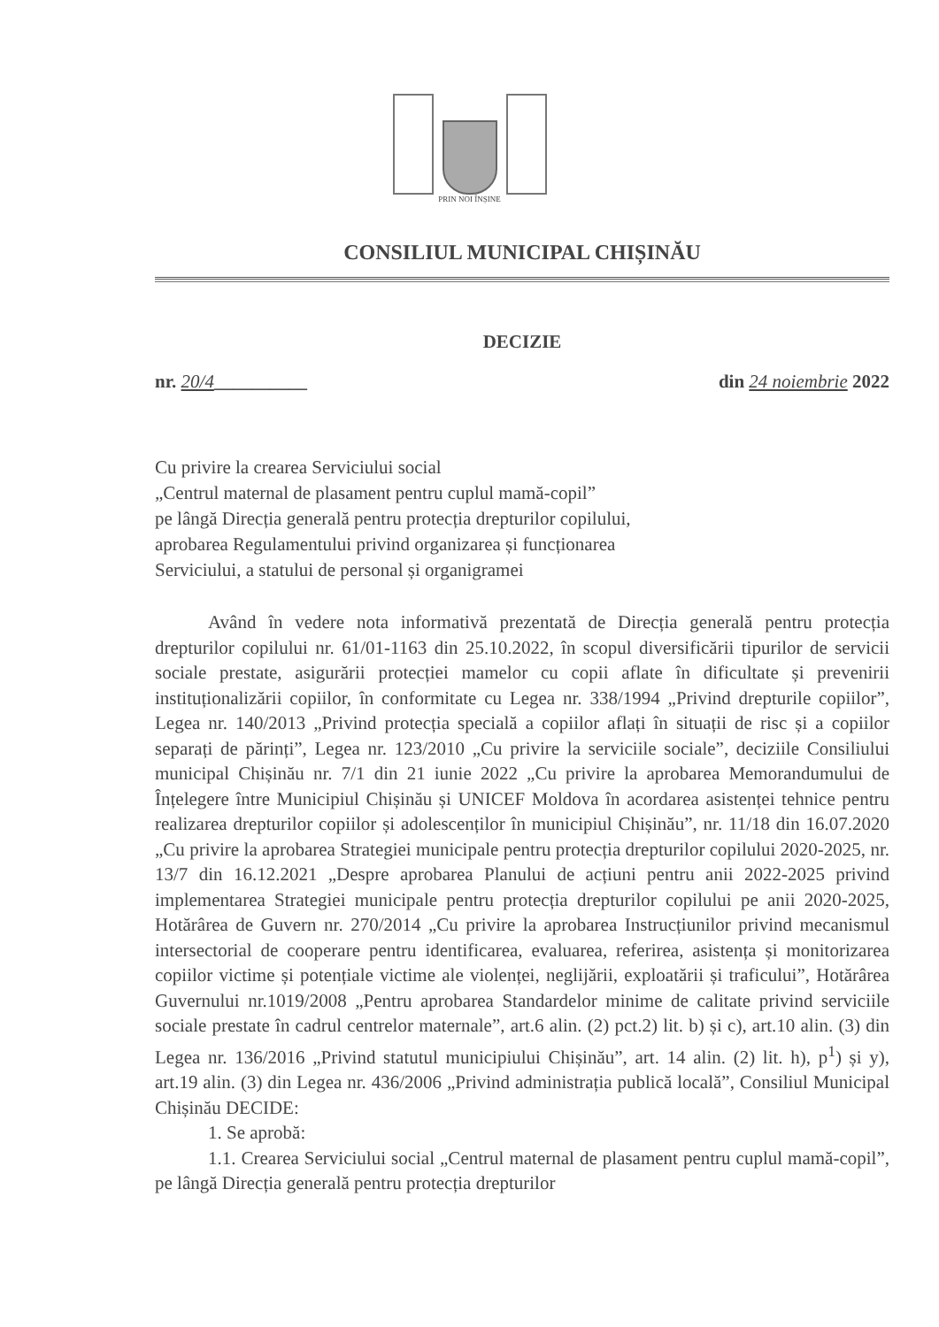PRIN NOI ÎNȘINE
CONSILIUL MUNICIPAL CHIȘINĂU
DECIZIE
nr. 20/4__________ din 24 noiembrie 2022
Cu privire la crearea Serviciului social
„Centrul maternal de plasament pentru cuplul mamă-copil”
pe lângă Direcția generală pentru protecția drepturilor copilului,
aprobarea Regulamentului privind organizarea și funcționarea
Serviciului, a statului de personal și organigramei
Având în vedere nota informativă prezentată de Direcția generală pentru protecția drepturilor copilului nr. 61/01-1163 din 25.10.2022, în scopul diversificării tipurilor de servicii sociale prestate, asigurării protecției mamelor cu copii aflate în dificultate și prevenirii instituționalizării copiilor, în conformitate cu Legea nr. 338/1994 „Privind drepturile copiilor”, Legea nr. 140/2013 „Privind protecția specială a copiilor aflați în situații de risc și a copiilor separați de părinți”, Legea nr. 123/2010 „Cu privire la serviciile sociale”, deciziile Consiliului municipal Chișinău nr. 7/1 din 21 iunie 2022 „Cu privire la aprobarea Memorandumului de Înțelegere între Municipiul Chișinău și UNICEF Moldova în acordarea asistenței tehnice pentru realizarea drepturilor copiilor și adolescenților în municipiul Chișinău”, nr. 11/18 din 16.07.2020 „Cu privire la aprobarea Strategiei municipale pentru protecția drepturilor copilului 2020-2025, nr. 13/7 din 16.12.2021 „Despre aprobarea Planului de acțiuni pentru anii 2022-2025 privind implementarea Strategiei municipale pentru protecția drepturilor copilului pe anii 2020-2025, Hotărârea de Guvern nr. 270/2014 „Cu privire la aprobarea Instrucțiunilor privind mecanismul intersectorial de cooperare pentru identificarea, evaluarea, referirea, asistența și monitorizarea copiilor victime și potențiale victime ale violenței, neglijării, exploatării și traficului”, Hotărârea Guvernului nr.1019/2008 „Pentru aprobarea Standardelor minime de calitate privind serviciile sociale prestate în cadrul centrelor maternale”, art.6 alin. (2) pct.2) lit. b) și c), art.10 alin. (3) din Legea nr. 136/2016 „Privind statutul municipiului Chișinău”, art. 14 alin. (2) lit. h), p<sup>1</sup>) și y), art.19 alin. (3) din Legea nr. 436/2006 „Privind administrația publică locală”, Consiliul Municipal Chișinău DECIDE:
1. Se aprobă:
1.1. Crearea Serviciului social „Centrul maternal de plasament pentru cuplul mamă-copil”, pe lângă Direcția generală pentru protecția drepturilor